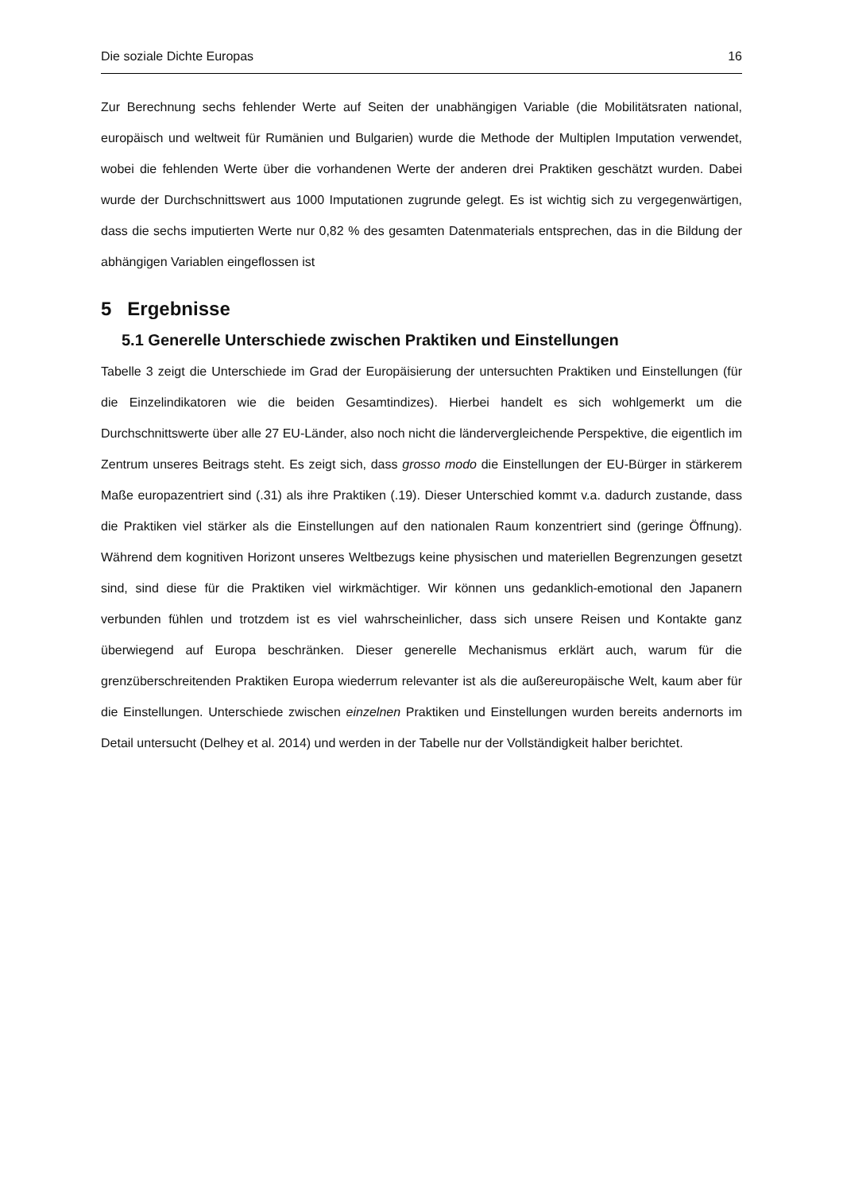Die soziale Dichte Europas 16
Zur Berechnung sechs fehlender Werte auf Seiten der unabhängigen Variable (die Mobilitätsraten national, europäisch und weltweit für Rumänien und Bulgarien) wurde die Methode der Multiplen Imputation verwendet, wobei die fehlenden Werte über die vorhandenen Werte der anderen drei Praktiken geschätzt wurden. Dabei wurde der Durchschnittswert aus 1000 Imputationen zugrunde gelegt. Es ist wichtig sich zu vergegenwärtigen, dass die sechs imputierten Werte nur 0,82 % des gesamten Datenmaterials entsprechen, das in die Bildung der abhängigen Variablen eingeflossen ist
5 Ergebnisse
5.1 Generelle Unterschiede zwischen Praktiken und Einstellungen
Tabelle 3 zeigt die Unterschiede im Grad der Europäisierung der untersuchten Praktiken und Einstellungen (für die Einzelindikatoren wie die beiden Gesamtindizes). Hierbei handelt es sich wohlgemerkt um die Durchschnittswerte über alle 27 EU-Länder, also noch nicht die ländervergleichende Perspektive, die eigentlich im Zentrum unseres Beitrags steht. Es zeigt sich, dass grosso modo die Einstellungen der EU-Bürger in stärkerem Maße europazentriert sind (.31) als ihre Praktiken (.19). Dieser Unterschied kommt v.a. dadurch zustande, dass die Praktiken viel stärker als die Einstellungen auf den nationalen Raum konzentriert sind (geringe Öffnung). Während dem kognitiven Horizont unseres Weltbezugs keine physischen und materiellen Begrenzungen gesetzt sind, sind diese für die Praktiken viel wirkmächtiger. Wir können uns gedanklich-emotional den Japanern verbunden fühlen und trotzdem ist es viel wahrscheinlicher, dass sich unsere Reisen und Kontakte ganz überwiegend auf Europa beschränken. Dieser generelle Mechanismus erklärt auch, warum für die grenzüberschreitenden Praktiken Europa wiederrum relevanter ist als die außereuropäische Welt, kaum aber für die Einstellungen. Unterschiede zwischen einzelnen Praktiken und Einstellungen wurden bereits andernorts im Detail untersucht (Delhey et al. 2014) und werden in der Tabelle nur der Vollständigkeit halber berichtet.